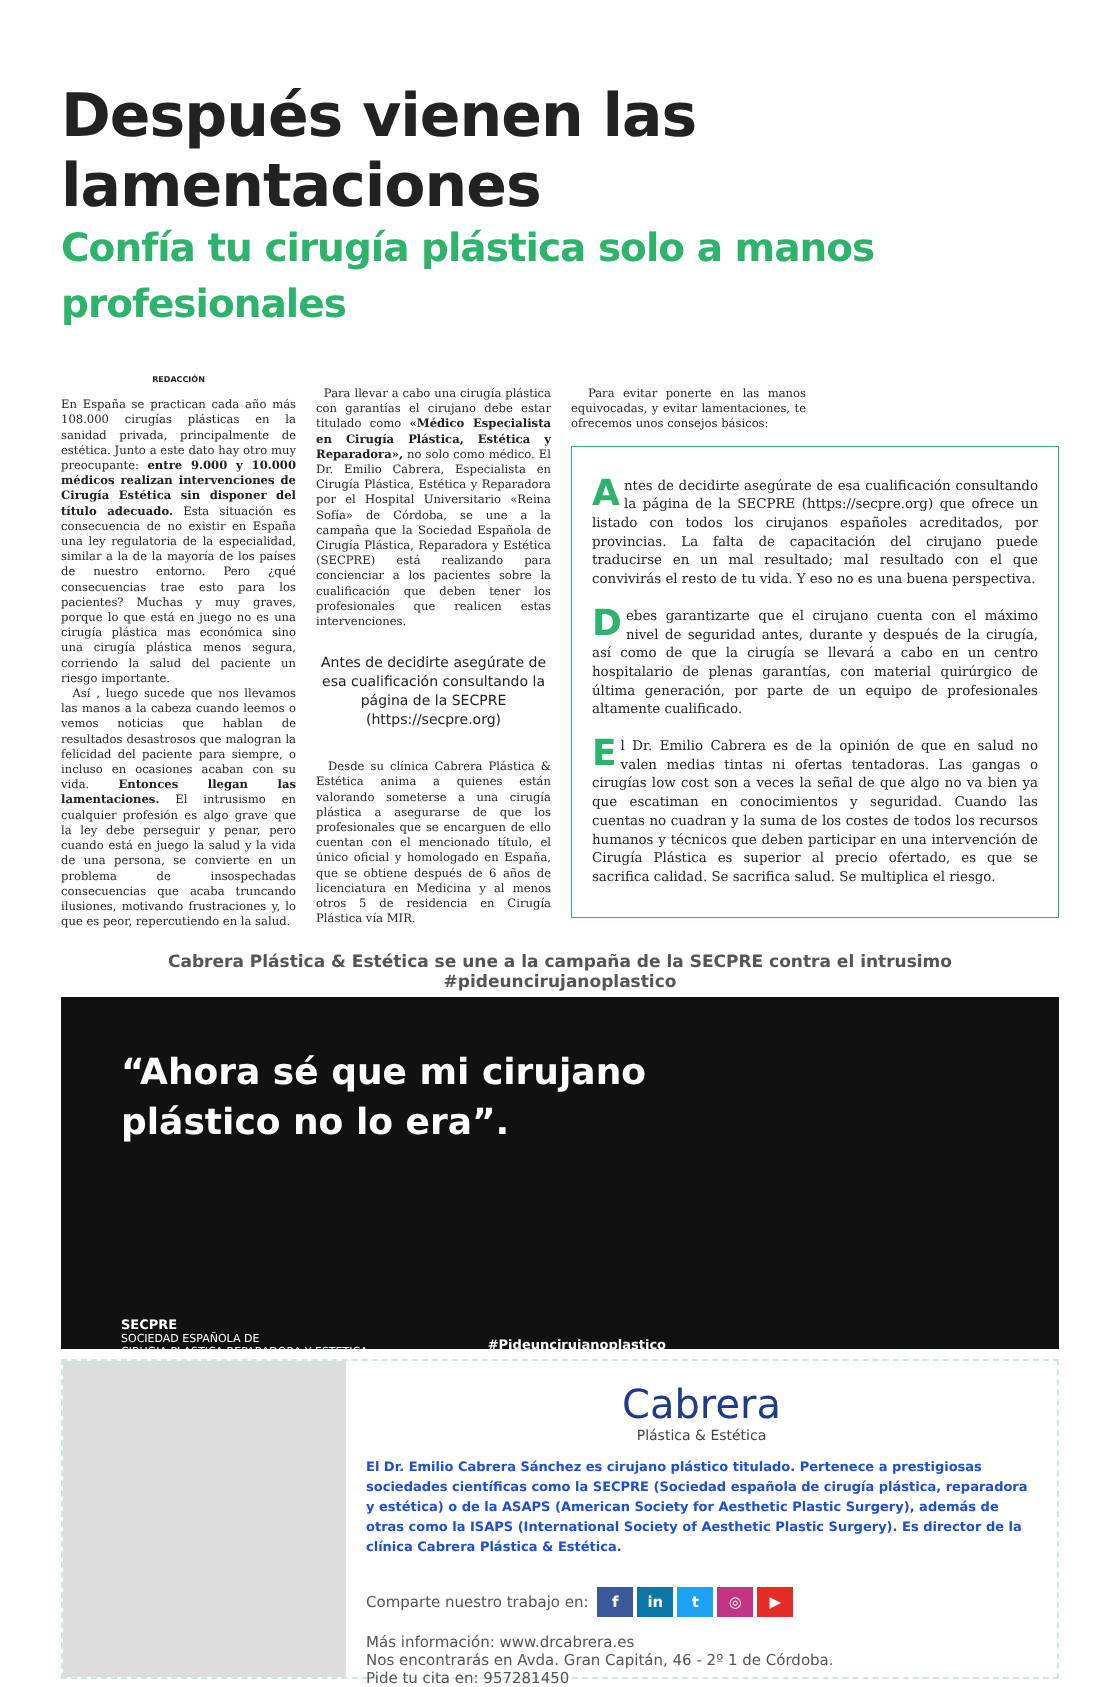Después vienen las lamentaciones
Confía tu cirugía plástica solo a manos profesionales
REDACCIÓN
En España se practican cada año más 108.000 cirugías plásticas en la sanidad privada, principalmente de estética. Junto a este dato hay otro muy preocupante: entre 9.000 y 10.000 médicos realizan intervenciones de Cirugía Estética sin disponer del título adecuado. Esta situación es consecuencia de no existir en España una ley regulatoria de la especialidad, similar a la de la mayoría de los países de nuestro entorno. Pero ¿qué consecuencias trae esto para los pacientes? Muchas y muy graves, porque lo que está en juego no es una cirugía plástica mas económica sino una cirugía plástica menos segura, corriendo la salud del paciente un riesgo importante.
Así , luego sucede que nos llevamos las manos a la cabeza cuando leemos o vemos noticias que hablan de resultados desastrosos que malogran la felicidad del paciente para siempre, o incluso en ocasiones acaban con su vida. Entonces llegan las lamentaciones. El intrusismo en cualquier profesión es algo grave que la ley debe perseguir y penar, pero cuando está en juego la salud y la vida de una persona, se convierte en un problema de insospechadas consecuencias que acaba truncando ilusiones, motivando frustraciones y, lo que es peor, repercutiendo en la salud.
Para llevar a cabo una cirugía plástica con garantías el cirujano debe estar titulado como «Médico Especialista en Cirugía Plástica, Estética y Reparadora», no solo como médico. El Dr. Emilio Cabrera, Especialista en Cirugía Plástica, Estética y Reparadora por el Hospital Universitario «Reina Sofía» de Córdoba, se une a la campaña que la Sociedad Española de Cirugía Plástica, Reparadora y Estética (SECPRE) está realizando para concienciar a los pacientes sobre la cualificación que deben tener los profesionales que realicen estas intervenciones.
Antes de decidirte asegúrate de esa cualificación consultando la página de la SECPRE (https://secpre.org)
Desde su clínica Cabrera Plástica & Estética anima a quienes están valorando someterse a una cirugía plástica a asegurarse de que los profesionales que se encarguen de ello cuentan con el mencionado título, el único oficial y homologado en España, que se obtiene después de 6 años de licenciatura en Medicina y al menos otros 5 de residencia en Cirugía Plástica vía MIR.
Para evitar ponerte en las manos equivocadas, y evitar lamentaciones, te ofrecemos unos consejos básicos:
Antes de decidirte asegúrate de esa cualificación consultando la página de la SECPRE (https://secpre.org) que ofrece un listado con todos los cirujanos españoles acreditados, por provincias. La falta de capacitación del cirujano puede traducirse en un mal resultado; mal resultado con el que convivirás el resto de tu vida. Y eso no es una buena perspectiva.
Debes garantizarte que el cirujano cuenta con el máximo nivel de seguridad antes, durante y después de la cirugía, así como de que la cirugía se llevará a cabo en un centro hospitalario de plenas garantías, con material quirúrgico de última generación, por parte de un equipo de profesionales altamente cualificado.
El Dr. Emilio Cabrera es de la opinión de que en salud no valen medias tintas ni ofertas tentadoras. Las gangas o cirugías low cost son a veces la señal de que algo no va bien ya que escatiman en conocimientos y seguridad. Cuando las cuentas no cuadran y la suma de los costes de todos los recursos humanos y técnicos que deben participar en una intervención de Cirugía Plástica es superior al precio ofertado, es que se sacrifica calidad. Se sacrifica salud. Se multiplica el riesgo.
Cabrera Plástica & Estética se une a la campaña de la SECPRE contra el intrusimo #pideuncirujanoplastico
“Ahora sé que mi cirujano
plástico no lo era”.
SECPRE
SOCIEDAD ESPAÑOLA DE
CIRUGIA PLASTICA REPARADORA Y ESTETICA
#Pideuncirujanoplastico
Cabrera
Plástica & Estética
El Dr. Emilio Cabrera Sánchez es cirujano plástico titulado. Pertenece a prestigiosas sociedades científicas como la SECPRE (Sociedad española de cirugía plástica, reparadora y estética) o de la ASAPS (American Society for Aesthetic Plastic Surgery), además de otras como la ISAPS (International Society of Aesthetic Plastic Surgery). Es director de la clínica Cabrera Plástica & Estética.
Comparte nuestro trabajo en: f in t ◎ ▶
Más información: www.drcabrera.es
Nos encontrarás en Avda. Gran Capitán, 46 - 2º 1 de Córdoba.
Pide tu cita en: 957281450